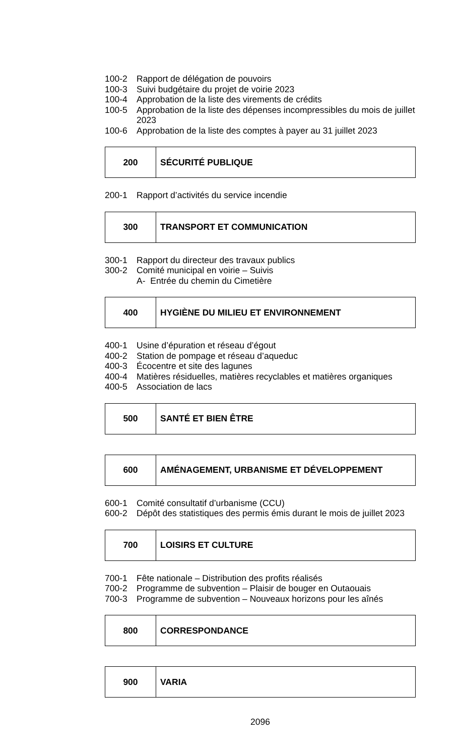100-2 Rapport de délégation de pouvoirs
100-3 Suivi budgétaire du projet de voirie 2023
100-4 Approbation de la liste des virements de crédits
100-5 Approbation de la liste des dépenses incompressibles du mois de juillet 2023
100-6 Approbation de la liste des comptes à payer au 31 juillet 2023
| 200 | SÉCURITÉ PUBLIQUE |
200-1 Rapport d’activités du service incendie
| 300 | TRANSPORT ET COMMUNICATION |
300-1 Rapport du directeur des travaux publics
300-2 Comité municipal en voirie – Suivis
A- Entrée du chemin du Cimetière
| 400 | HYGIÈNE DU MILIEU ET ENVIRONNEMENT |
400-1 Usine d’épuration et réseau d’égout
400-2 Station de pompage et réseau d’aqueduc
400-3 Écocentre et site des lagunes
400-4 Matières résiduelles, matières recyclables et matières organiques
400-5 Association de lacs
| 500 | SANTÉ ET BIEN ÊTRE |
| 600 | AMÉNAGEMENT, URBANISME ET DÉVELOPPEMENT |
600-1 Comité consultatif d’urbanisme (CCU)
600-2 Dépôt des statistiques des permis émis durant le mois de juillet 2023
| 700 | LOISIRS ET CULTURE |
700-1 Fête nationale – Distribution des profits réalisés
700-2 Programme de subvention – Plaisir de bouger en Outaouais
700-3 Programme de subvention – Nouveaux horizons pour les aînés
| 800 | CORRESPONDANCE |
| 900 | VARIA |
2096